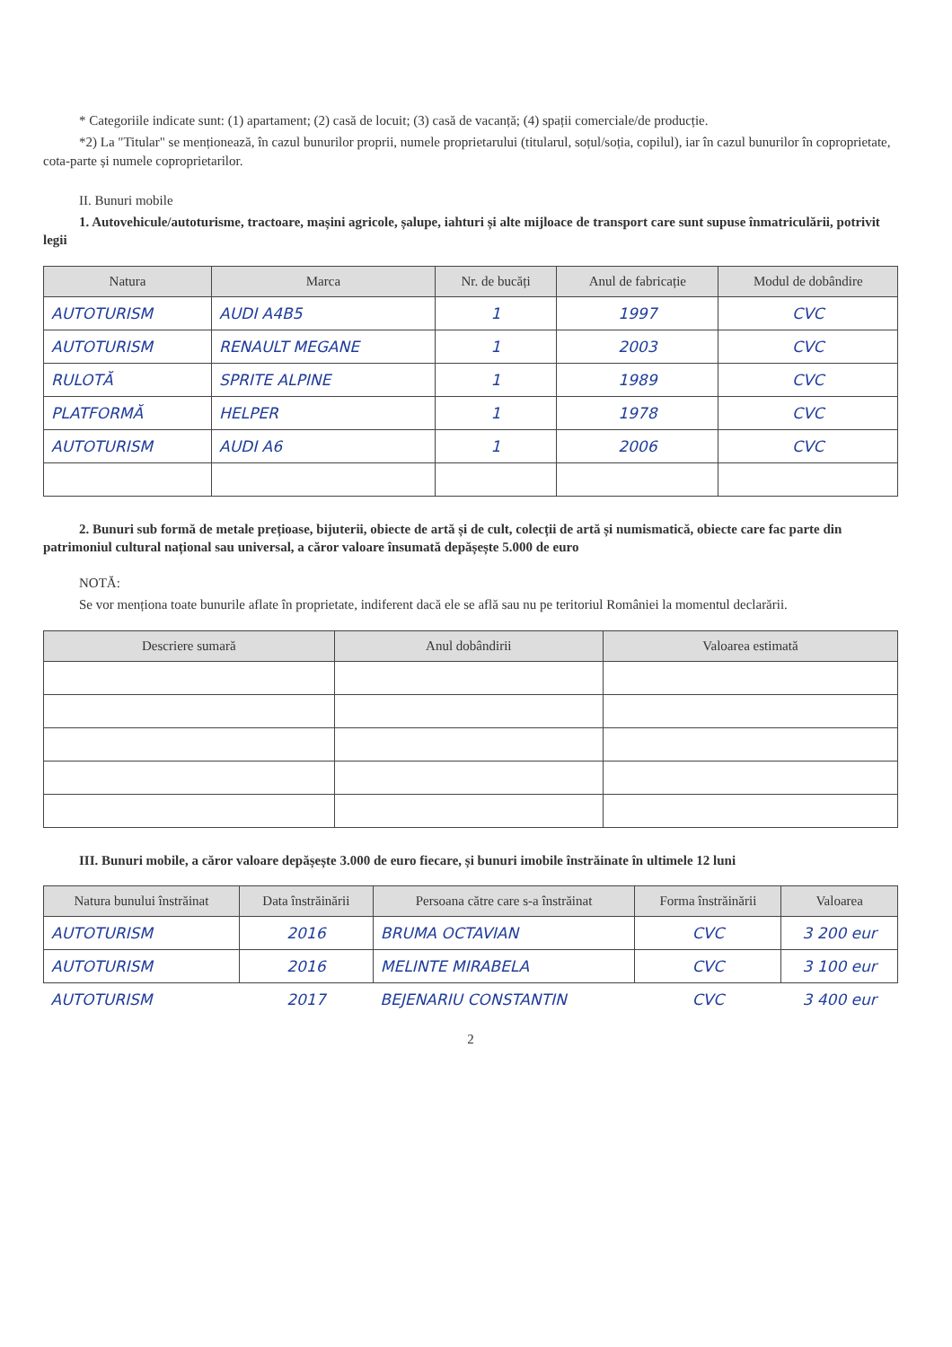* Categoriile indicate sunt: (1) apartament; (2) casă de locuit; (3) casă de vacanță; (4) spații comerciale/de producție.
*2) La "Titular" se menționează, în cazul bunurilor proprii, numele proprietarului (titularul, soțul/soția, copilul), iar în cazul bunurilor în coproprietate, cota-parte și numele coproprietarilor.
II. Bunuri mobile
1. Autovehicule/autoturisme, tractoare, mașini agricole, șalupe, iahturi și alte mijloace de transport care sunt supuse înmatriculării, potrivit legii
| Natura | Marca | Nr. de bucăți | Anul de fabricație | Modul de dobândire |
| --- | --- | --- | --- | --- |
| AUTOTURISM | AUDI A4B5 | 1 | 1997 | CVC |
| AUTOTURISM | RENAULT MEGANE | 1 | 2003 | CVC |
| RULOTĂ | SPRITE ALPINE | 1 | 1989 | CVC |
| PLATFORMĂ | HELPER | 1 | 1978 | CVC |
| AUTOTURISM | AUDI A6 | 1 | 2006 | CVC |
2. Bunuri sub formă de metale prețioase, bijuterii, obiecte de artă și de cult, colecții de artă și numismatică, obiecte care fac parte din patrimoniul cultural național sau universal, a căror valoare însumată depășește 5.000 de euro
NOTĂ:
Se vor menționa toate bunurile aflate în proprietate, indiferent dacă ele se află sau nu pe teritoriul României la momentul declarării.
| Descriere sumară | Anul dobândirii | Valoarea estimată |
| --- | --- | --- |
III. Bunuri mobile, a căror valoare depășește 3.000 de euro fiecare, și bunuri imobile înstrăinate în ultimele 12 luni
| Natura bunului înstrăinat | Data înstrăinării | Persoana către care s-a înstrăinat | Forma înstrăinării | Valoarea |
| --- | --- | --- | --- | --- |
| AUTOTURISM | 2016 | BRUMA OCTAVIAN | CVC | 3 200 eur |
| AUTOTURISM | 2016 | MELINTE MIRABELA | CVC | 3 100 eur |
| AUTOTURISM | 2017 | BEJENARIU CONSTANTIN | CVC | 3 400 eur |
2